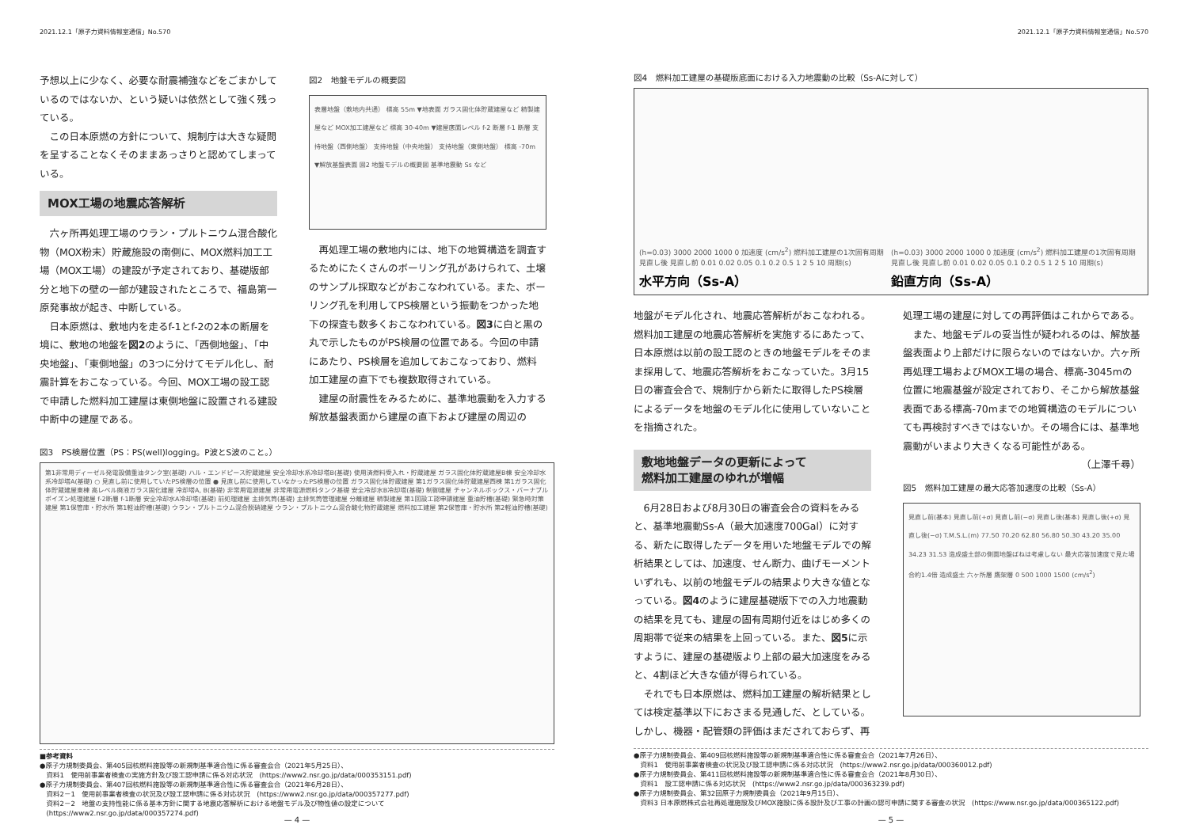2021.12.1「原子力資料情報室通信」No.570
予想以上に少なく、必要な耐震補強などをごまかしているのではないか、という疑いは依然として強く残っている。
この日本原燃の方針について、規制庁は大きな疑問を呈することなくそのままあっさりと認めてしまっている。
MOX工場の地震応答解析
六ヶ所再処理工場のウラン・プルトニウム混合酸化物（MOX粉末）貯蔵施設の南側に、MOX燃料加工工場（MOX工場）の建設が予定されており、基礎版部分と地下の壁の一部が建設されたところで、福島第一原発事故が起き、中断している。
日本原燃は、敷地内を走るf-1とf-2の2本の断層を境に、敷地の地盤を図2のように、「西側地盤」、「中央地盤」、「東側地盤」の3つに分けてモデル化し、耐震計算をおこなっている。今回、MOX工場の設工認で申請した燃料加工建屋は東側地盤に設置される建設中断中の建屋である。
図2　地盤モデルの概要図
表層地盤（敷地内共通） 標高 55m ▼地表面 ガラス固化体貯蔵建屋など 精製建屋など MOX加工建屋など 標高 30-40m ▼建屋底面レベル f-2 断層 f-1 断層 支持地盤（西側地盤） 支持地盤（中央地盤） 支持地盤（東側地盤） 標高 -70m ▼解放基盤表面 図2 地盤モデルの概要図 基準地震動 Ss など
再処理工場の敷地内には、地下の地質構造を調査するためにたくさんのボーリング孔があけられて、土壌のサンプル採取などがおこなわれている。また、ボーリング孔を利用してPS検層という振動をつかった地下の探査も数多くおこなわれている。図3に白と黒の丸で示したものがPS検層の位置である。今回の申請にあたり、PS検層を追加しておこなっており、燃料加工建屋の直下でも複数取得されている。
建屋の耐震性をみるために、基準地震動を入力する解放基盤表面から建屋の直下および建屋の周辺の
図3　PS検層位置（PS：PS(well)logging。P波とS波のこと。）
第1非常用ディーゼル発電設備重油タンク室(基礎) ハル・エンドピース貯蔵建屋 安全冷却水系冷却塔B(基礎) 使用済燃料受入れ・貯蔵建屋 ガラス固化体貯蔵建屋B棟 安全冷却水系冷却塔A(基礎) ○ 見直し前に使用していたPS検層の位置 ● 見直し前に使用していなかったPS検層の位置 ガラス固化体貯蔵建屋 第1ガラス固化体貯蔵建屋西棟 第1ガラス固化体貯蔵建屋東棟 高レベル廃液ガラス固化建屋 冷却塔A, B(基礎) 非常用電源建屋 非常用電源燃料タンク基礎 安全冷却水B冷却塔(基礎) 制御建屋 チャンネルボックス・バーナブルポイズン処理建屋 f-2断層 f-1断層 安全冷却水A冷却塔(基礎) 前処理建屋 主排気筒(基礎) 主排気筒管理建屋 分離建屋 精製建屋 第1回設工認申請建屋 重油貯槽(基礎) 緊急時対策建屋 第1保管庫・貯水所 第1軽油貯槽(基礎) ウラン・プルトニウム混合脱硝建屋 ウラン・プルトニウム混合酸化物貯蔵建屋 燃料加工建屋 第2保管庫・貯水所 第2軽油貯槽(基礎)
■参考資料
●原子力規制委員会、第405回核燃料施設等の新規制基準適合性に係る審査会合（2021年5月25日）、
　資料1　使用前事業者検査の実施方針及び設工認申請に係る対応状況　(https://www2.nsr.go.jp/data/000353151.pdf)
●原子力規制委員会、第407回核燃料施設等の新規制基準適合性に係る審査会合（2021年6月28日）、
　資料2－1　使用前事業者検査の状況及び設工認申請に係る対応状況　(https://www2.nsr.go.jp/data/000357277.pdf)
　資料2－2　地盤の支持性能に係る基本方針に関する地震応答解析における地盤モデル及び物性値の設定について
　(https://www2.nsr.go.jp/data/000357274.pdf)
— 4 —
2021.12.1「原子力資料情報室通信」No.570
図4　燃料加工建屋の基礎版底面における入力地震動の比較（Ss-Aに対して）
(h=0.03) 3000 2000 1000 0 加速度 (cm/s<sup>2</sup>) 燃料加工建屋の1次固有周期 見直し後 見直し前 0.01 0.02 0.05 0.1 0.2 0.5 1 2 5 10 周期(s)
水平方向（Ss-A）
(h=0.03) 3000 2000 1000 0 加速度 (cm/s<sup>2</sup>) 燃料加工建屋の1次固有周期 見直し後 見直し前 0.01 0.02 0.05 0.1 0.2 0.5 1 2 5 10 周期(s)
鉛直方向（Ss-A）
地盤がモデル化され、地震応答解析がおこなわれる。燃料加工建屋の地震応答解析を実施するにあたって、日本原燃は以前の設工認のときの地盤モデルをそのまま採用して、地震応答解析をおこなっていた。3月15日の審査会合で、規制庁から新たに取得したPS検層によるデータを地盤のモデル化に使用していないことを指摘された。
敷地地盤データの更新によって
燃料加工建屋のゆれが増幅
6月28日および8月30日の審査会合の資料をみると、基準地震動Ss-A（最大加速度700Gal）に対する、新たに取得したデータを用いた地盤モデルでの解析結果としては、加速度、せん断力、曲げモーメントいずれも、以前の地盤モデルの結果より大きな値となっている。図4のように建屋基礎版下での入力地震動の結果を見ても、建屋の固有周期付近をはじめ多くの周期帯で従来の結果を上回っている。また、図5に示すように、建屋の基礎版より上部の最大加速度をみると、4割ほど大きな値が得られている。
それでも日本原燃は、燃料加工建屋の解析結果としては検定基準以下におさまる見通しだ、としている。しかし、機器・配管類の評価はまだされておらず、再
処理工場の建屋に対しての再評価はこれからである。
また、地盤モデルの妥当性が疑われるのは、解放基盤表面より上部だけに限らないのではないか。六ヶ所再処理工場およびMOX工場の場合、標高-3045mの位置に地震基盤が設定されており、そこから解放基盤表面である標高-70mまでの地質構造のモデルについても再検討すべきではないか。その場合には、基準地震動がいまより大きくなる可能性がある。 （上澤千尋）
図5　燃料加工建屋の最大応答加速度の比較（Ss-A）
見直し前(基本) 見直し前(+σ) 見直し前(−σ) 見直し後(基本) 見直し後(+σ) 見直し後(−σ) T.M.S.L.(m) 77.50 70.20 62.80 56.80 50.30 43.20 35.00 34.23 31.53 造成盛土部の側面地盤ばねは考慮しない 最大応答加速度で見た場合約1.4倍 造成盛土 六ヶ所層 鷹架層 0 500 1000 1500 (cm/s<sup>2</sup>)
●原子力規制委員会、第409回核燃料施設等の新規制基準適合性に係る審査会合（2021年7月26日）、
　資料1　使用前事業者検査の状況及び設工認申請に係る対応状況　(https://www2.nsr.go.jp/data/000360012.pdf)
●原子力規制委員会、第411回核燃料施設等の新規制基準適合性に係る審査会合（2021年8月30日）、
　資料1　設工認申請に係る対応状況　(https://www2.nsr.go.jp/data/000363239.pdf)
●原子力規制委員会、第32回原子力規制委員会（2021年9月15日）、
　資料3 日本原燃株式会社再処理施設及びMOX施設に係る設計及び工事の計画の認可申請に関する審査の状況　(https://www.nsr.go.jp/data/000365122.pdf)
— 5 —